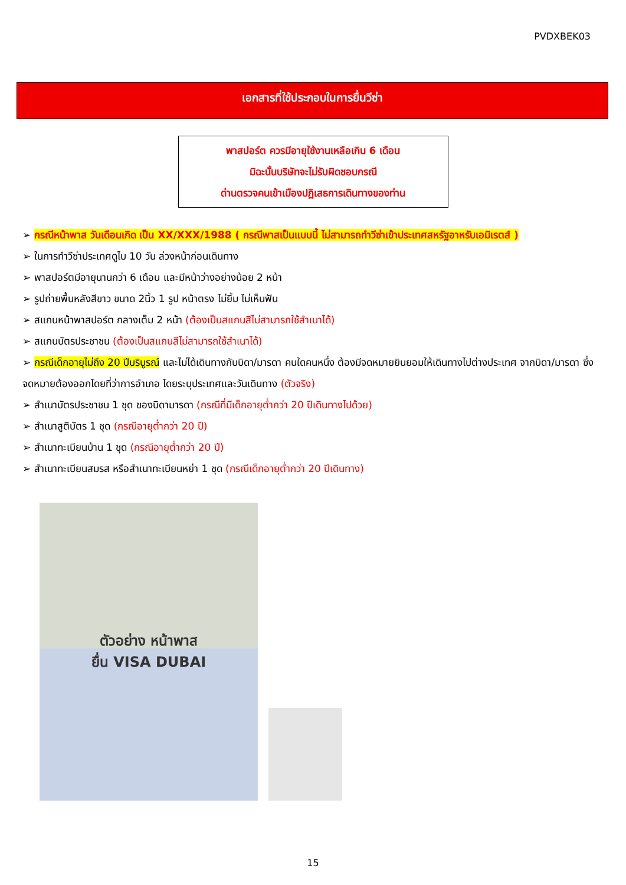PVDXBEK03
เอกสารที่ใช้ประกอบในการยื่นวีซ่า
พาสปอร์ต ควรมีอายุใช้งานเหลือเกิน 6 เดือน
มิฉะนั้นบริษัทจะไม่รับผิดชอบกรณี
ด่านตรวจคนเข้าเมืองปฏิเสธการเดินทางของท่าน
➢ กรณีหน้าพาส วันเดือนเกิด เป็น XX/XXX/1988 ( กรณีพาสเป็นแบบนี้ ไม่สามารถทำวีซ่าเข้าประเทศสหรัฐอาหรับเอมิเรตส์ )
➢ ในการทำวีซ่าประเทศดูไบ 10 วัน ล่วงหน้าก่อนเดินทาง
➢ พาสปอร์ตมีอายุนานกว่า 6 เดือน และมีหน้าว่างอย่างน้อย 2 หน้า
➢ รูปถ่ายพื้นหลังสีขาว ขนาด 2นิ้ว 1 รูป หน้าตรง ไม่ยิ้ม ไม่เห็นฟัน
➢ สแกนหน้าพาสปอร์ต กลางเต็ม 2 หน้า (ต้องเป็นสแกนสีไม่สามารถใช้สำเนาได้)
➢ สแกนบัตรประชาชน (ต้องเป็นสแกนสีไม่สามารถใช้สำเนาได้)
➢ กรณีเด็กอายุไม่ถึง 20 ปีบริบูรณ์ และไม่ได้เดินทางกับบิดา/มารดา คนใดคนหนึ่ง ต้องมีจดหมายยินยอมให้เดินทางไปต่างประเทศ จากบิดา/มารดา ซึ่งจดหมายต้องออกโดยที่ว่าการอำเภอ โดยระบุประเทศและวันเดินทาง (ตัวจริง)
➢ สำเนาบัตรประชาชน 1 ชุด ของบิดามารดา (กรณีที่มีเด็กอายุต่ำกว่า 20 ปีเดินทางไปด้วย)
➢ สำเนาสูติบัตร 1 ชุด (กรณีอายุต่ำกว่า 20 ปี)
➢ สำเนาทะเบียนบ้าน 1 ชุด (กรณีอายุต่ำกว่า 20 ปี)
➢ สำเนาทะเบียนสมรส หรือสำเนาทะเบียนหย่า 1 ชุด (กรณีเด็กอายุต่ำกว่า 20 ปีเดินทาง)
ตัวอย่าง หน้าพาส
ยื่น VISA DUBAI
15